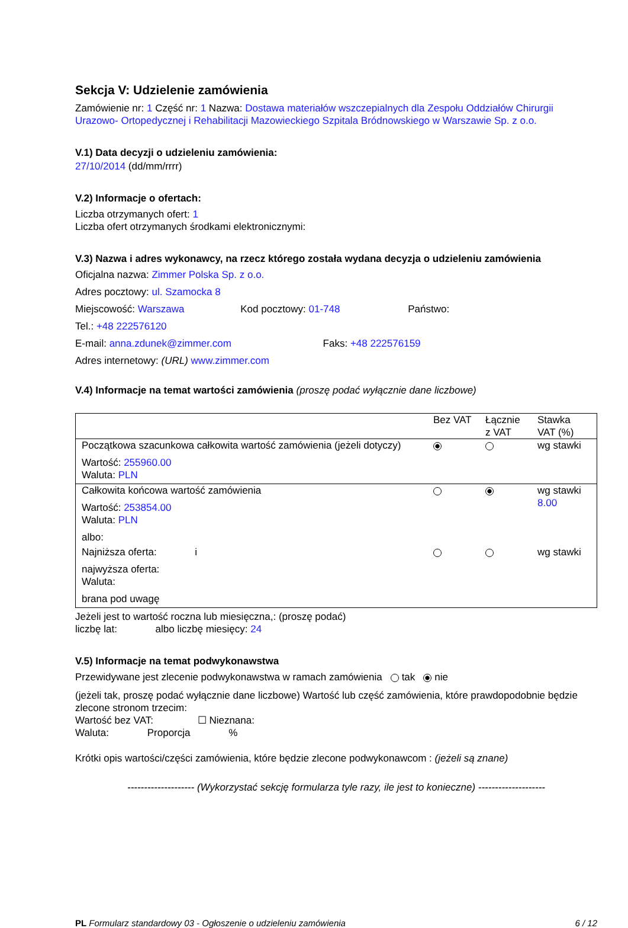Sekcja V: Udzielenie zamówienia
Zamówienie nr: 1 Część nr: 1 Nazwa: Dostawa materiałów wszczepialnych dla Zespołu Oddziałów Chirurgii Urazowo- Ortopedycznej i Rehabilitacji Mazowieckiego Szpitala Bródnowskiego w Warszawie Sp. z o.o.
V.1) Data decyzji o udzieleniu zamówienia:
27/10/2014 (dd/mm/rrrr)
V.2) Informacje o ofertach:
Liczba otrzymanych ofert: 1
Liczba ofert otrzymanych środkami elektronicznymi:
V.3) Nazwa i adres wykonawcy, na rzecz którego została wydana decyzja o udzieleniu zamówienia
Oficjalna nazwa: Zimmer Polska Sp. z o.o.
Adres pocztowy: ul. Szamocka 8
Miejscowość: Warszawa Kod pocztowy: 01-748 Państwo:
Tel.: +48 222576120
E-mail: anna.zdunek@zimmer.com Faks: +48 222576159
Adres internetowy: (URL) www.zimmer.com
V.4) Informacje na temat wartości zamówienia (proszę podać wyłącznie dane liczbowe)
| | Bez VAT | Łącznie z VAT | Stawka VAT (%) |
| Początkowa szacunkowa całkowita wartość zamówienia (jeżeli dotyczy) Wartość: 255960.00 Waluta: PLN | | | wg stawki |
| Całkowita końcowa wartość zamówienia Wartość: 253854.00 Waluta: PLN albo: | | | wg stawki 8.00 |
| Najniższa oferta: i najwyższa oferta: Waluta: brana pod uwagę | | | wg stawki |
Jeżeli jest to wartość roczna lub miesięczna,: (proszę podać)
liczbę lat: albo liczbę miesięcy: 24
V.5) Informacje na temat podwykonawstwa
Przewidywane jest zlecenie podwykonawstwa w ramach zamówienia tak nie
(jeżeli tak, proszę podać wyłącznie dane liczbowe) Wartość lub część zamówienia, które prawdopodobnie będzie zlecone stronom trzecim:
Wartość bez VAT: ☐ Nieznana:
Waluta: Proporcja %
Krótki opis wartości/części zamówienia, które będzie zlecone podwykonawcom : (jeżeli są znane)
-------------------- (Wykorzystać sekcję formularza tyle razy, ile jest to konieczne) --------------------
PL Formularz standardowy 03 - Ogłoszenie o udzieleniu zamówienia 6 / 12